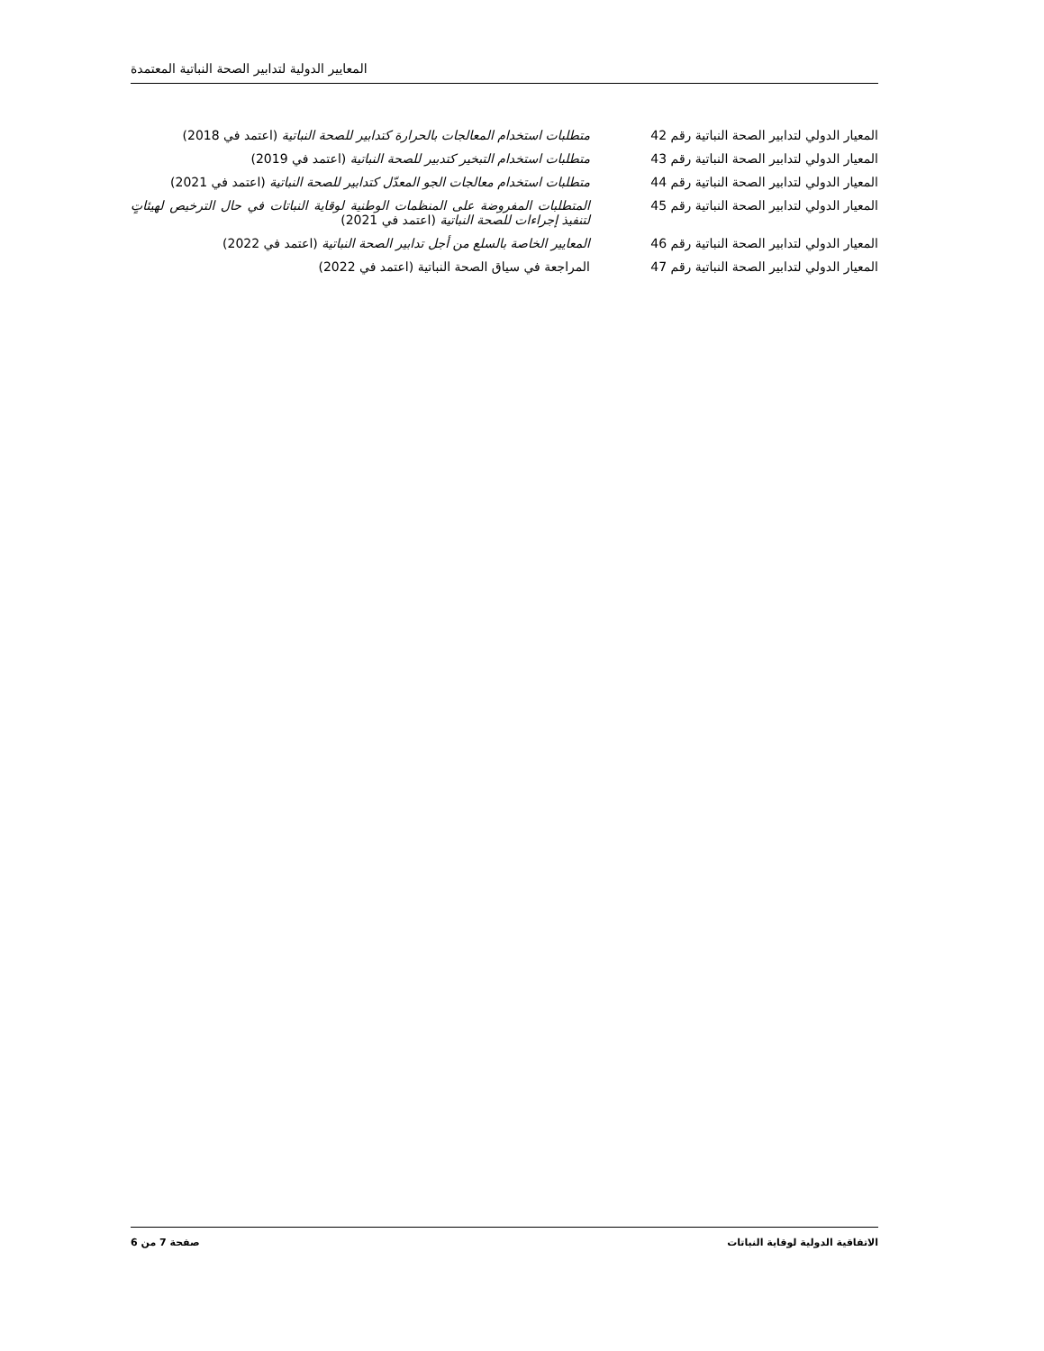المعايير الدولية لتدابير الصحة النباتية المعتمدة
| المعيار الدولي لتدابير الصحة النباتية رقم 42 | متطلبات استخدام المعالجات بالحرارة كتدابير للصحة النباتية (اعتمد في 2018) |
| المعيار الدولي لتدابير الصحة النباتية رقم 43 | متطلبات استخدام التبخير كتدبير للصحة النباتية (اعتمد في 2019) |
| المعيار الدولي لتدابير الصحة النباتية رقم 44 | متطلبات استخدام معالجات الجو المعدّل كتدابير للصحة النباتية (اعتمد في 2021) |
| المعيار الدولي لتدابير الصحة النباتية رقم 45 | المتطلبات المفروضة على المنظمات الوطنية لوقاية النباتات في حال الترخيص لهيئاتٍ لتنفيذ إجراءات للصحة النباتية (اعتمد في 2021) |
| المعيار الدولي لتدابير الصحة النباتية رقم 46 | المعايير الخاصة بالسلع من أجل تدابير الصحة النباتية (اعتمد في 2022) |
| المعيار الدولي لتدابير الصحة النباتية رقم 47 | المراجعة في سياق الصحة النباتية (اعتمد في 2022) |
الاتفاقية الدولية لوقاية النباتات صفحة 7 من 6